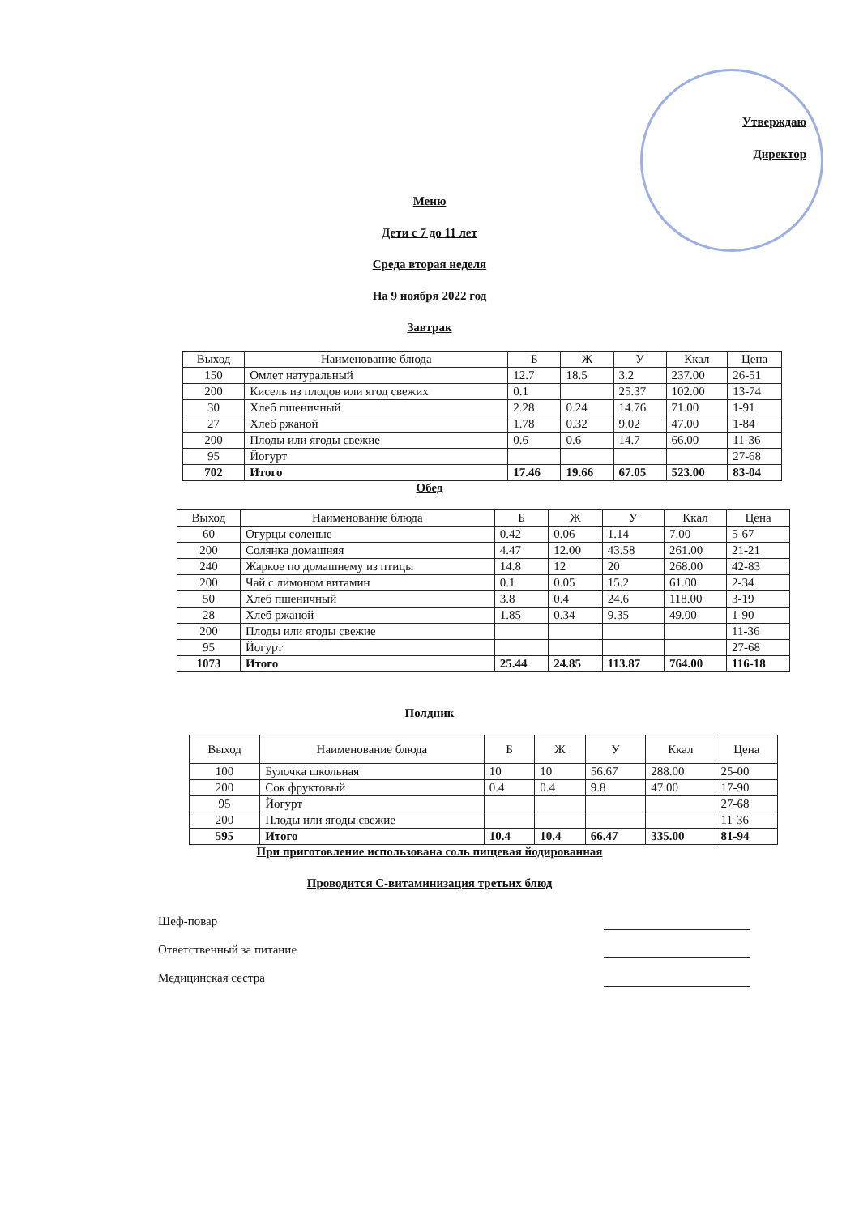Утверждаю
Директор
Меню
Дети с 7 до 11 лет
Среда вторая неделя
На 9 ноября 2022 год
Завтрак
| Выход | Наименование блюда | Б | Ж | У | Ккал | Цена |
| --- | --- | --- | --- | --- | --- | --- |
| 150 | Омлет натуральный | 12.7 | 18.5 | 3.2 | 237.00 | 26-51 |
| 200 | Кисель из плодов или ягод свежих | 0.1 | | 25.37 | 102.00 | 13-74 |
| 30 | Хлеб пшеничный | 2.28 | 0.24 | 14.76 | 71.00 | 1-91 |
| 27 | Хлеб ржаной | 1.78 | 0.32 | 9.02 | 47.00 | 1-84 |
| 200 | Плоды или ягоды свежие | 0.6 | 0.6 | 14.7 | 66.00 | 11-36 |
| 95 | Йогурт | | | | | 27-68 |
| 702 | Итого | 17.46 | 19.66 | 67.05 | 523.00 | 83-04 |
Обед
| Выход | Наименование блюда | Б | Ж | У | Ккал | Цена |
| --- | --- | --- | --- | --- | --- | --- |
| 60 | Огурцы соленые | 0.42 | 0.06 | 1.14 | 7.00 | 5-67 |
| 200 | Солянка домашняя | 4.47 | 12.00 | 43.58 | 261.00 | 21-21 |
| 240 | Жаркое по домашнему из птицы | 14.8 | 12 | 20 | 268.00 | 42-83 |
| 200 | Чай с лимоном витамин | 0.1 | 0.05 | 15.2 | 61.00 | 2-34 |
| 50 | Хлеб пшеничный | 3.8 | 0.4 | 24.6 | 118.00 | 3-19 |
| 28 | Хлеб ржаной | 1.85 | 0.34 | 9.35 | 49.00 | 1-90 |
| 200 | Плоды или ягоды свежие | | | | | 11-36 |
| 95 | Йогурт | | | | | 27-68 |
| 1073 | Итого | 25.44 | 24.85 | 113.87 | 764.00 | 116-18 |
Полдник
| Выход | Наименование блюда | Б | Ж | У | Ккал | Цена |
| --- | --- | --- | --- | --- | --- | --- |
| 100 | Булочка школьная | 10 | 10 | 56.67 | 288.00 | 25-00 |
| 200 | Сок фруктовый | 0.4 | 0.4 | 9.8 | 47.00 | 17-90 |
| 95 | Йогурт | | | | | 27-68 |
| 200 | Плоды или ягоды свежие | | | | | 11-36 |
| 595 | Итого | 10.4 | 10.4 | 66.47 | 335.00 | 81-94 |
При приготовление использована соль пищевая йодированная
Проводится С-витаминизация третьих блюд
Шеф-повар
Ответственный за питание
Медицинская сестра